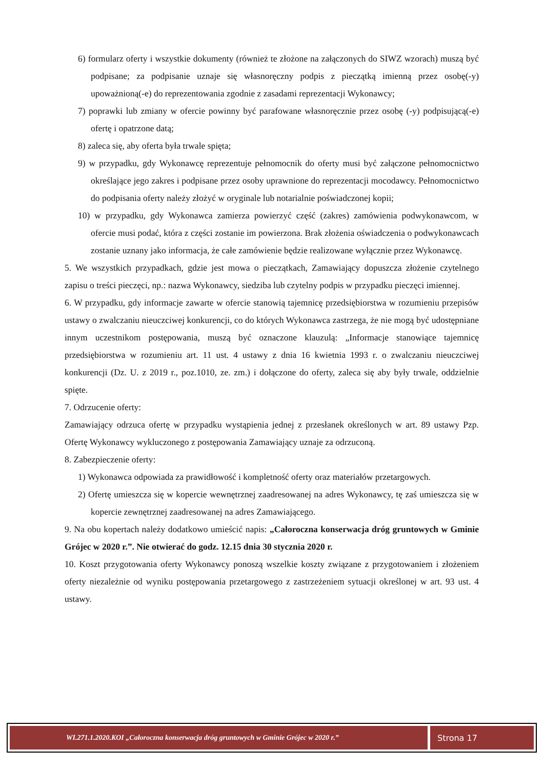6) formularz oferty i wszystkie dokumenty (również te złożone na załączonych do SIWZ wzorach) muszą być podpisane; za podpisanie uznaje się własnoręczny podpis z pieczątką imienną przez osobę(-y) upoważnioną(-e) do reprezentowania zgodnie z zasadami reprezentacji Wykonawcy;
7) poprawki lub zmiany w ofercie powinny być parafowane własnoręcznie przez osobę (-y) podpisującą(-e) ofertę i opatrzone datą;
8) zaleca się, aby oferta była trwale spięta;
9) w przypadku, gdy Wykonawcę reprezentuje pełnomocnik do oferty musi być załączone pełnomocnictwo określające jego zakres i podpisane przez osoby uprawnione do reprezentacji mocodawcy. Pełnomocnictwo do podpisania oferty należy złożyć w oryginale lub notarialnie poświadczonej kopii;
10) w przypadku, gdy Wykonawca zamierza powierzyć część (zakres) zamówienia podwykonawcom, w ofercie musi podać, która z części zostanie im powierzona. Brak złożenia oświadczenia o podwykonawcach zostanie uznany jako informacja, że całe zamówienie będzie realizowane wyłącznie przez Wykonawcę.
5. We wszystkich przypadkach, gdzie jest mowa o pieczątkach, Zamawiający dopuszcza złożenie czytelnego zapisu o treści pieczęci, np.: nazwa Wykonawcy, siedziba lub czytelny podpis w przypadku pieczęci imiennej.
6. W przypadku, gdy informacje zawarte w ofercie stanowią tajemnicę przedsiębiorstwa w rozumieniu przepisów ustawy o zwalczaniu nieuczciwej konkurencji, co do których Wykonawca zastrzega, że nie mogą być udostępniane innym uczestnikom postępowania, muszą być oznaczone klauzulą: „Informacje stanowiące tajemnicę przedsiębiorstwa w rozumieniu art. 11 ust. 4 ustawy z dnia 16 kwietnia 1993 r. o zwalczaniu nieuczciwej konkurencji (Dz. U. z 2019 r., poz.1010, ze. zm.) i dołączone do oferty, zaleca się aby były trwale, oddzielnie spięte.
7. Odrzucenie oferty:
Zamawiający odrzuca ofertę w przypadku wystąpienia jednej z przesłanek określonych w art. 89 ustawy Pzp. Ofertę Wykonawcy wykluczonego z postępowania Zamawiający uznaje za odrzuconą.
8. Zabezpieczenie oferty:
1) Wykonawca odpowiada za prawidłowość i kompletność oferty oraz materiałów przetargowych.
2) Ofertę umieszcza się w kopercie wewnętrznej zaadresowanej na adres Wykonawcy, tę zaś umieszcza się w kopercie zewnętrznej zaadresowanej na adres Zamawiającego.
9. Na obu kopertach należy dodatkowo umieścić napis: „Całoroczna konserwacja dróg gruntowych w Gminie Grójec w 2020 r.”. Nie otwierać do godz. 12.15 dnia 30 stycznia 2020 r.
10. Koszt przygotowania oferty Wykonawcy ponoszą wszelkie koszty związane z przygotowaniem i złożeniem oferty niezależnie od wyniku postępowania przetargowego z zastrzeżeniem sytuacji określonej w art. 93 ust. 4 ustawy.
WI.271.1.2020.KOI „Całoroczna konserwacja dróg gruntowych w Gminie Grójec w 2020 r.”
Strona 17